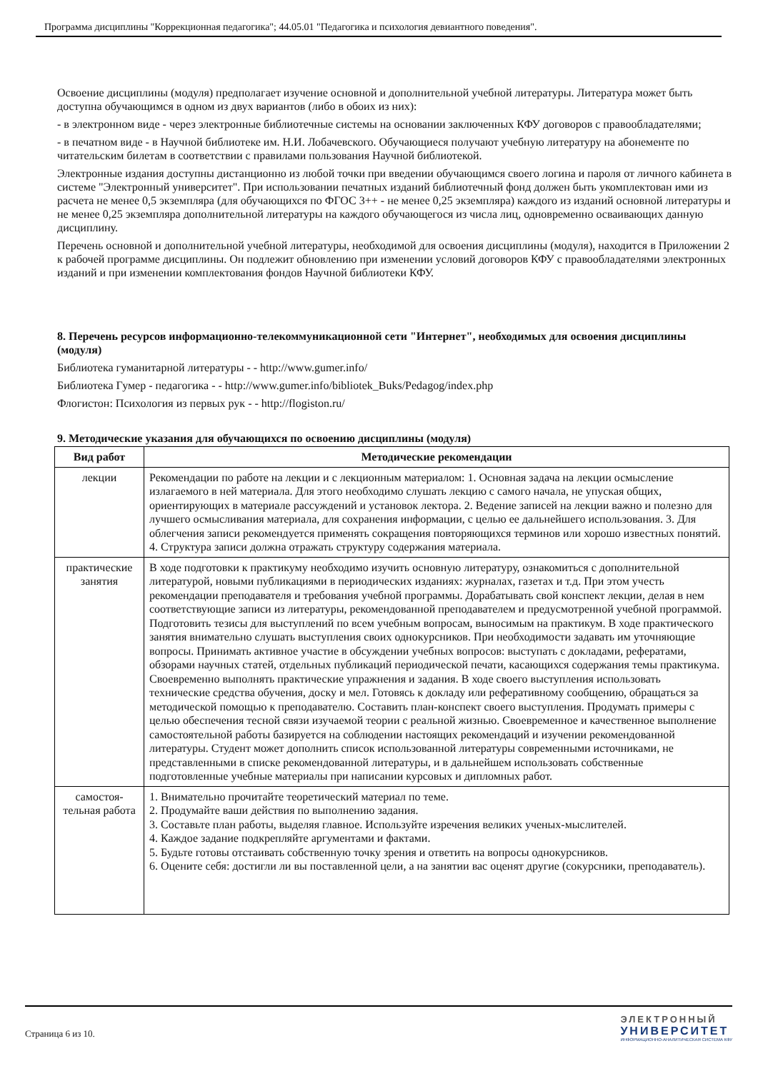Программа дисциплины "Коррекционная педагогика"; 44.05.01 "Педагогика и психология девиантного поведения".
Освоение дисциплины (модуля) предполагает изучение основной и дополнительной учебной литературы. Литература может быть доступна обучающимся в одном из двух вариантов (либо в обоих из них):
- в электронном виде - через электронные библиотечные системы на основании заключенных КФУ договоров с правообладателями;
- в печатном виде - в Научной библиотеке им. Н.И. Лобачевского. Обучающиеся получают учебную литературу на абонементе по читательским билетам в соответствии с правилами пользования Научной библиотекой.
Электронные издания доступны дистанционно из любой точки при введении обучающимся своего логина и пароля от личного кабинета в системе "Электронный университет". При использовании печатных изданий библиотечный фонд должен быть укомплектован ими из расчета не менее 0,5 экземпляра (для обучающихся по ФГОС 3++ - не менее 0,25 экземпляра) каждого из изданий основной литературы и не менее 0,25 экземпляра дополнительной литературы на каждого обучающегося из числа лиц, одновременно осваивающих данную дисциплину.
Перечень основной и дополнительной учебной литературы, необходимой для освоения дисциплины (модуля), находится в Приложении 2 к рабочей программе дисциплины. Он подлежит обновлению при изменении условий договоров КФУ с правообладателями электронных изданий и при изменении комплектования фондов Научной библиотеки КФУ.
8. Перечень ресурсов информационно-телекоммуникационной сети "Интернет", необходимых для освоения дисциплины (модуля)
Библиотека гуманитарной литературы - - http://www.gumer.info/
Библиотека Гумер - педагогика - - http://www.gumer.info/bibliotek_Buks/Pedagog/index.php
Флогистон: Психология из первых рук - - http://flogiston.ru/
9. Методические указания для обучающихся по освоению дисциплины (модуля)
| Вид работ | Методические рекомендации |
| --- | --- |
| лекции | Рекомендации по работе на лекции и с лекционным материалом: 1. Основная задача на лекции осмысление излагаемого в ней материала. Для этого необходимо слушать лекцию с самого начала, не упуская общих, ориентирующих в материале рассуждений и установок лектора. 2. Ведение записей на лекции важно и полезно для лучшего осмысливания материала, для сохранения информации, с целью ее дальнейшего использования. 3. Для облегчения записи рекомендуется применять сокращения повторяющихся терминов или хорошо известных понятий. 4. Структура записи должна отражать структуру содержания материала. |
| практические занятия | В ходе подготовки к практикуму необходимо изучить основную литературу, ознакомиться с дополнительной литературой, новыми публикациями в периодических изданиях: журналах, газетах и т.д. При этом учесть рекомендации преподавателя и требования учебной программы. Дорабатывать свой конспект лекции, делая в нем соответствующие записи из литературы, рекомендованной преподавателем и предусмотренной учебной программой. Подготовить тезисы для выступлений по всем учебным вопросам, выносимым на практикум. В ходе практического занятия внимательно слушать выступления своих однокурсников. При необходимости задавать им уточняющие вопросы. Принимать активное участие в обсуждении учебных вопросов: выступать с докладами, рефератами, обзорами научных статей, отдельных публикаций периодической печати, касающихся содержания темы практикума. Своевременно выполнять практические упражнения и задания. В ходе своего выступления использовать технические средства обучения, доску и мел. Готовясь к докладу или реферативному сообщению, обращаться за методической помощью к преподавателю. Составить план-конспект своего выступления. Продумать примеры с целью обеспечения тесной связи изучаемой теории с реальной жизнью. Своевременное и качественное выполнение самостоятельной работы базируется на соблюдении настоящих рекомендаций и изучении рекомендованной литературы. Студент может дополнить список использованной литературы современными источниками, не представленными в списке рекомендованной литературы, и в дальнейшем использовать собственные подготовленные учебные материалы при написании курсовых и дипломных работ. |
| самостоя- тельная работа | 1. Внимательно прочитайте теоретический материал по теме. 2. Продумайте ваши действия по выполнению задания. 3. Составьте план работы, выделяя главное. Используйте изречения великих ученых-мыслителей. 4. Каждое задание подкрепляйте аргументами и фактами. 5. Будьте готовы отстаивать собственную точку зрения и ответить на вопросы однокурсников. 6. Оцените себя: достигли ли вы поставленной цели, а на занятии вас оценят другие (сокурсники, преподаватель). |
Страница 6 из 10.
ЭЛЕКТРОННЫЙ
УНИВЕРСИТЕТ
ИНФОРМАЦИОННО-АНАЛИТИЧЕСКАЯ СИСТЕМА КФУ